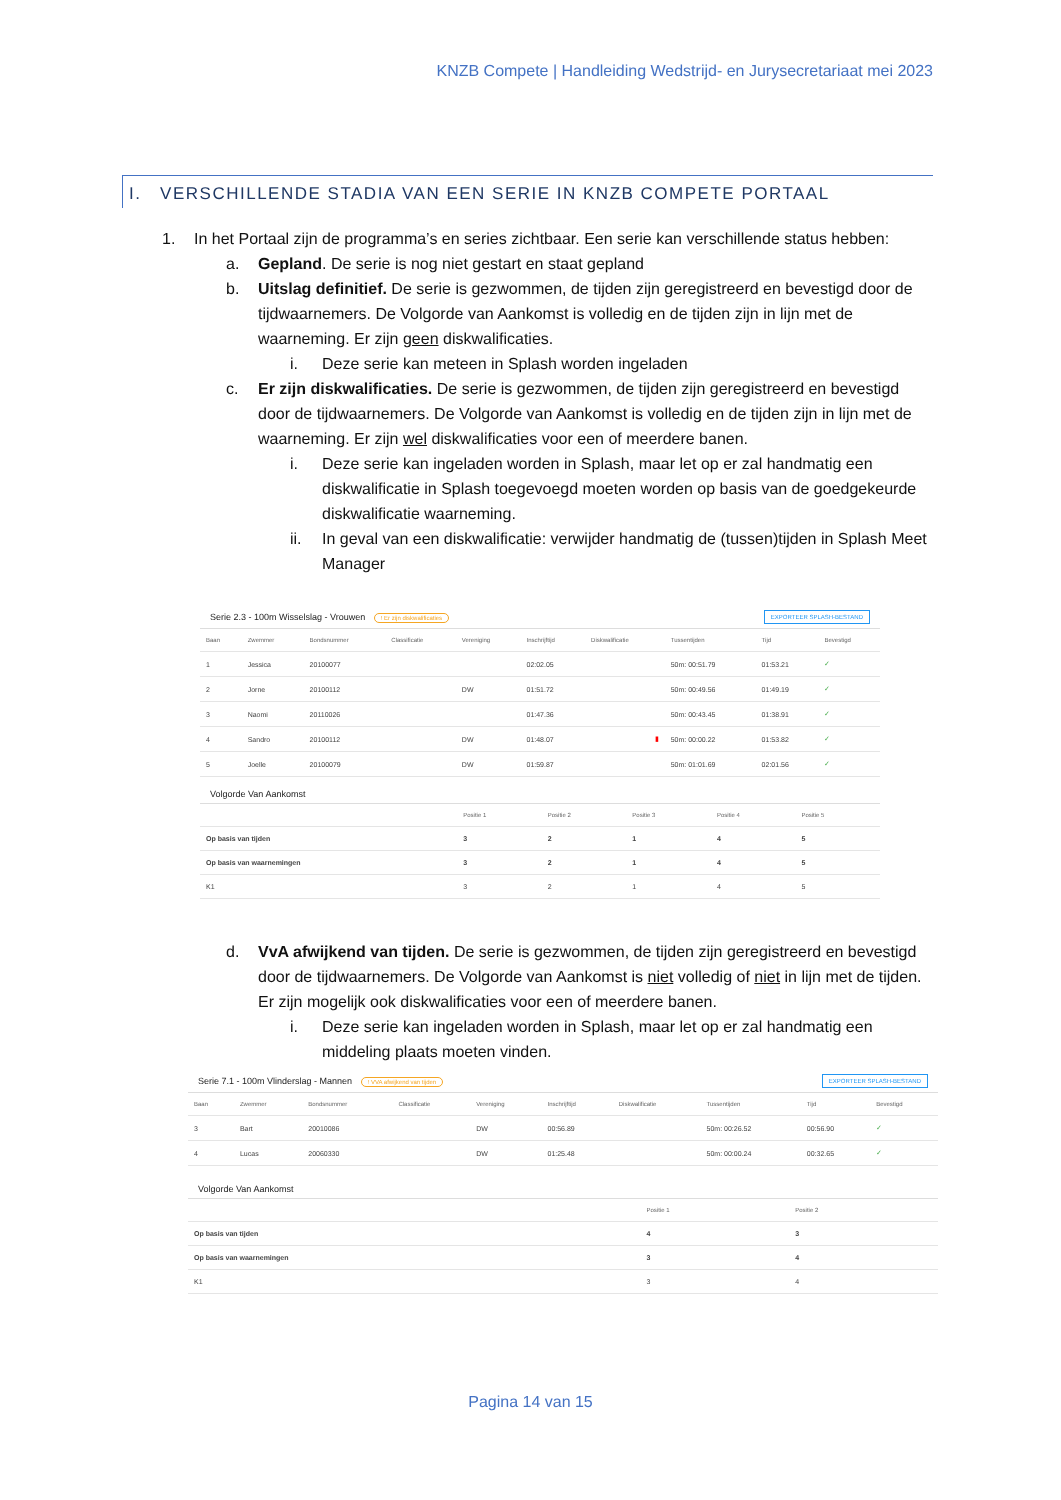KNZB Compete | Handleiding Wedstrijd- en Jurysecretariaat mei 2023
I. VERSCHILLENDE STADIA VAN EEN SERIE IN KNZB COMPETE PORTAAL
1. In het Portaal zijn de programma’s en series zichtbaar. Een serie kan verschillende status hebben:
a. Gepland. De serie is nog niet gestart en staat gepland
b. Uitslag definitief. De serie is gezwommen, de tijden zijn geregistreerd en bevestigd door de tijdwaarnemers. De Volgorde van Aankomst is volledig en de tijden zijn in lijn met de waarneming. Er zijn geen diskwalificaties.
i. Deze serie kan meteen in Splash worden ingeladen
c. Er zijn diskwalificaties. De serie is gezwommen, de tijden zijn geregistreerd en bevestigd door de tijdwaarnemers. De Volgorde van Aankomst is volledig en de tijden zijn in lijn met de waarneming. Er zijn wel diskwalificaties voor een of meerdere banen.
i. Deze serie kan ingeladen worden in Splash, maar let op er zal handmatig een diskwalificatie in Splash toegevoegd moeten worden op basis van de goedgekeurde diskwalificatie waarneming.
ii. In geval van een diskwalificatie: verwijder handmatig de (tussen)tijden in Splash Meet Manager
Serie 2.3 - 100m Wisselslag - Vrouwen ! Er zijn diskwalificaties EXPORTEER SPLASH-BESTAND
| Baan | Zwemmer | Bondsnummer | Classificatie | Vereniging | Inschrijftijd | Diskwalificatie | Tussentijden | Tijd | Bevestigd |
| --- | --- | --- | --- | --- | --- | --- | --- | --- | --- |
| 1 | Jessica | 20100077 | | | 02:02.05 | | 50m: 00:51.79 | 01:53.21 | ✓ |
| 2 | Jorne | 20100112 | | DW | 01:51.72 | | 50m: 00:49.56 | 01:49.19 | ✓ |
| 3 | Naomi | 20110026 | | | 01:47.36 | | 50m: 00:43.45 | 01:38.91 | ✓ |
| 4 | Sandro | 20100112 | | DW | 01:48.07 | ▮ | 50m: 00:00.22 | 01:53.82 | ✓ |
| 5 | Joelle | 20100079 | | DW | 01:59.87 | | 50m: 01:01.69 | 02:01.56 | ✓ |
Volgorde Van Aankomst
| | Positie 1 | Positie 2 | Positie 3 | Positie 4 | Positie 5 |
| --- | --- | --- | --- | --- | --- |
| Op basis van tijden | 3 | 2 | 1 | 4 | 5 |
| Op basis van waarnemingen | 3 | 2 | 1 | 4 | 5 |
| K1 | 3 | 2 | 1 | 4 | 5 |
d. VvA afwijkend van tijden. De serie is gezwommen, de tijden zijn geregistreerd en bevestigd door de tijdwaarnemers. De Volgorde van Aankomst is niet volledig of niet in lijn met de tijden. Er zijn mogelijk ook diskwalificaties voor een of meerdere banen.
i. Deze serie kan ingeladen worden in Splash, maar let op er zal handmatig een middeling plaats moeten vinden.
Serie 7.1 - 100m Vlinderslag - Mannen ! VVA afwijkend van tijden EXPORTEER SPLASH-BESTAND
| Baan | Zwemmer | Bondsnummer | Classificatie | Vereniging | Inschrijftijd | Diskwalificatie | Tussentijden | Tijd | Bevestigd |
| --- | --- | --- | --- | --- | --- | --- | --- | --- | --- |
| 3 | Bart | 20010086 | | DW | 00:56.89 | | 50m: 00:26.52 | 00:56.90 | ✓ |
| 4 | Lucas | 20060330 | | DW | 01:25.48 | | 50m: 00:00.24 | 00:32.65 | ✓ |
Volgorde Van Aankomst
| | Positie 1 | Positie 2 |
| --- | --- | --- |
| Op basis van tijden | 4 | 3 |
| Op basis van waarnemingen | 3 | 4 |
| K1 | 3 | 4 |
Pagina 14 van 15